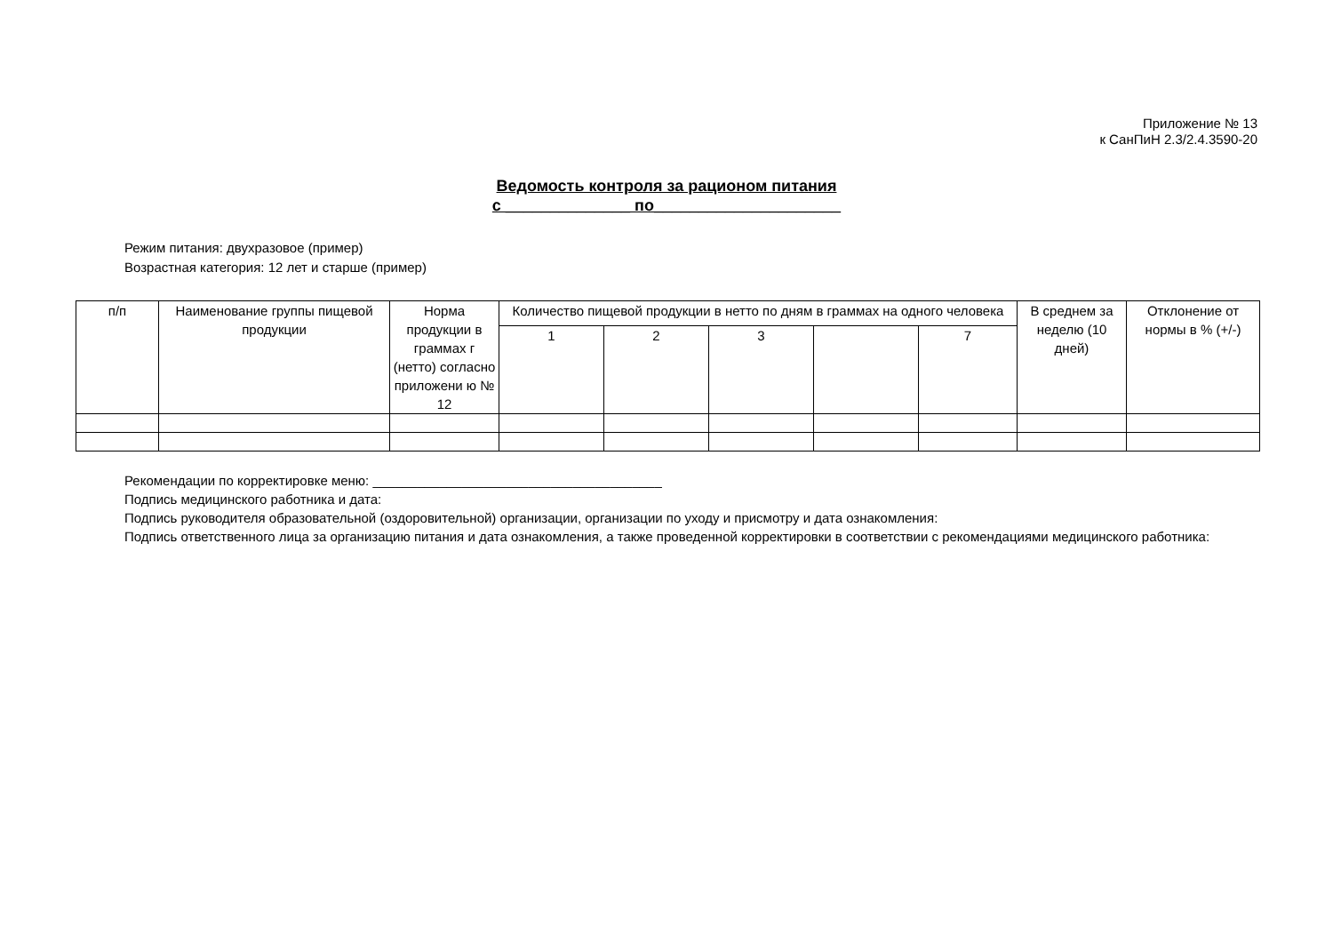Приложение № 13
к СанПиН 2.3/2.4.3590-20
Ведомость контроля за рационом питания
с ______________ по_____________________
Режим питания: двухразовое (пример)
Возрастная категория: 12 лет и старше (пример)
| п/п | Наименование группы пищевой продукции | Норма продукции в граммах г (нетто) согласно приложени ю № 12 | Количество пищевой продукции в нетто по дням в граммах на одного человека | | | | | В среднем за неделю (10 дней) | Отклонение от нормы в % (+/-) |
| --- | --- | --- | --- | --- | --- | --- | --- | --- | --- |
| | | | 1 | 2 | 3 | | 7 | | |
Рекомендации по корректировке меню: _______________________________________
Подпись медицинского работника и дата:
Подпись руководителя образовательной (оздоровительной) организации, организации по уходу и присмотру и дата ознакомления:
Подпись ответственного лица за организацию питания и дата ознакомления, а также проведенной корректировки в соответствии с рекомендациями медицинского работника: